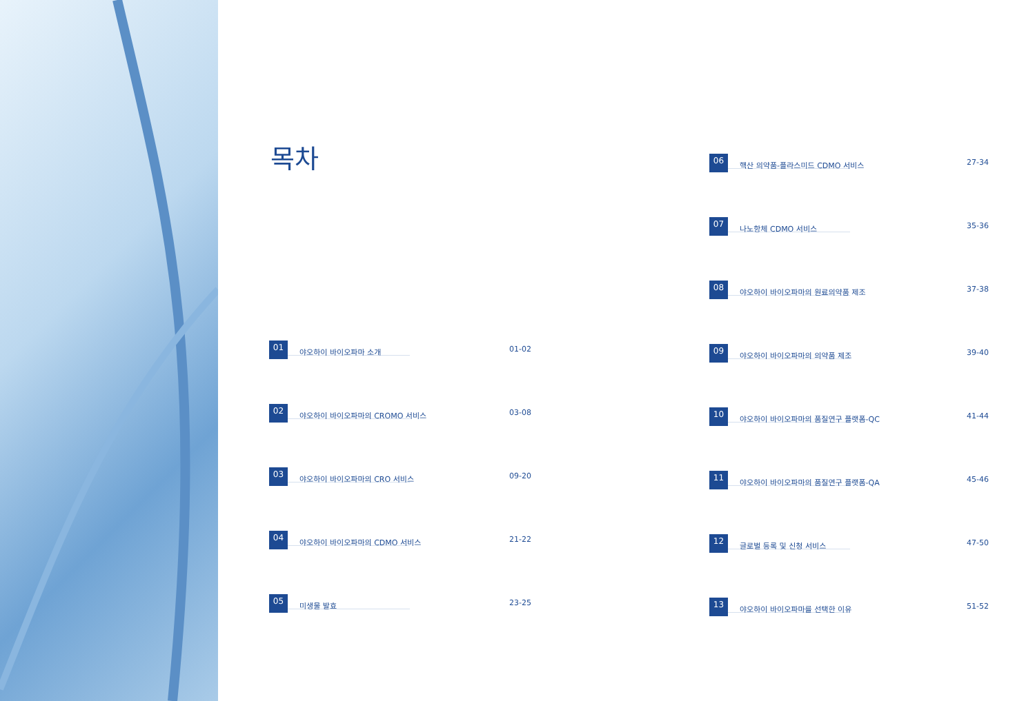목차
01
야오하이 바이오파마 소개
01-02
02
야오하이 바이오파마의 CROMO 서비스
03-08
03
야오하이 바이오파마의 CRO 서비스
09-20
04
야오하이 바이오파마의 CDMO 서비스
21-22
05
미생물 발효
23-25
06
핵산 의약품-플라스미드 CDMO 서비스
27-34
07
나노항체 CDMO 서비스
35-36
08
야오하이 바이오파마의 원료의약품 제조
37-38
09
야오하이 바이오파마의 의약품 제조
39-40
10
야오하이 바이오파마의 품질연구 플랫폼-QC
41-44
11
야오하이 바이오파마의 품질연구 플랫폼-QA
45-46
12
글로벌 등록 및 신청 서비스
47-50
13
야오하이 바이오파마를 선택한 이유
51-52